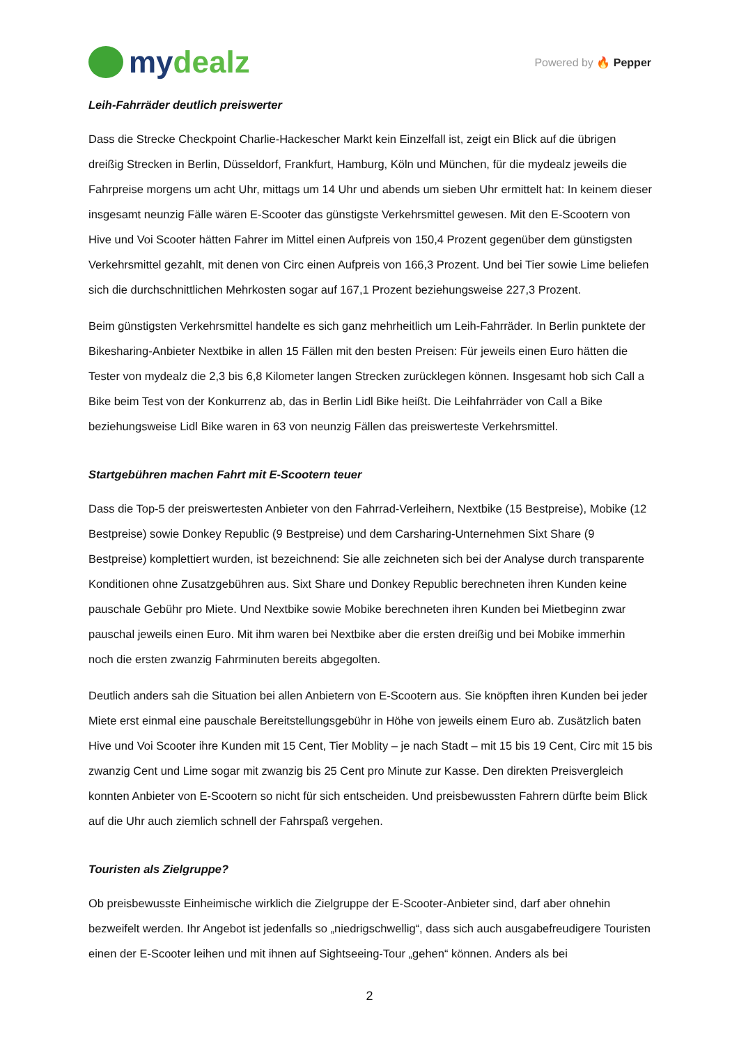mydealz
Powered by 🔥 Pepper
Leih-Fahrräder deutlich preiswerter
Dass die Strecke Checkpoint Charlie-Hackescher Markt kein Einzelfall ist, zeigt ein Blick auf die übrigen dreißig Strecken in Berlin, Düsseldorf, Frankfurt, Hamburg, Köln und München, für die mydealz jeweils die Fahrpreise morgens um acht Uhr, mittags um 14 Uhr und abends um sieben Uhr ermittelt hat: In keinem dieser insgesamt neunzig Fälle wären E-Scooter das günstigste Verkehrsmittel gewesen. Mit den E-Scootern von Hive und Voi Scooter hätten Fahrer im Mittel einen Aufpreis von 150,4 Prozent gegenüber dem günstigsten Verkehrsmittel gezahlt, mit denen von Circ einen Aufpreis von 166,3 Prozent. Und bei Tier sowie Lime beliefen sich die durchschnittlichen Mehrkosten sogar auf 167,1 Prozent beziehungsweise 227,3 Prozent.
Beim günstigsten Verkehrsmittel handelte es sich ganz mehrheitlich um Leih-Fahrräder. In Berlin punktete der Bikesharing-Anbieter Nextbike in allen 15 Fällen mit den besten Preisen: Für jeweils einen Euro hätten die Tester von mydealz die 2,3 bis 6,8 Kilometer langen Strecken zurücklegen können. Insgesamt hob sich Call a Bike beim Test von der Konkurrenz ab, das in Berlin Lidl Bike heißt. Die Leihfahrräder von Call a Bike beziehungsweise Lidl Bike waren in 63 von neunzig Fällen das preiswerteste Verkehrsmittel.
Startgebühren machen Fahrt mit E-Scootern teuer
Dass die Top-5 der preiswertesten Anbieter von den Fahrrad-Verleihern, Nextbike (15 Bestpreise), Mobike (12 Bestpreise) sowie Donkey Republic (9 Bestpreise) und dem Carsharing-Unternehmen Sixt Share (9 Bestpreise) komplettiert wurden, ist bezeichnend: Sie alle zeichneten sich bei der Analyse durch transparente Konditionen ohne Zusatzgebühren aus. Sixt Share und Donkey Republic berechneten ihren Kunden keine pauschale Gebühr pro Miete. Und Nextbike sowie Mobike berechneten ihren Kunden bei Mietbeginn zwar pauschal jeweils einen Euro. Mit ihm waren bei Nextbike aber die ersten dreißig und bei Mobike immerhin noch die ersten zwanzig Fahrminuten bereits abgegolten.
Deutlich anders sah die Situation bei allen Anbietern von E-Scootern aus. Sie knöpften ihren Kunden bei jeder Miete erst einmal eine pauschale Bereitstellungsgebühr in Höhe von jeweils einem Euro ab. Zusätzlich baten Hive und Voi Scooter ihre Kunden mit 15 Cent, Tier Moblity – je nach Stadt – mit 15 bis 19 Cent, Circ mit 15 bis zwanzig Cent und Lime sogar mit zwanzig bis 25 Cent pro Minute zur Kasse. Den direkten Preisvergleich konnten Anbieter von E-Scootern so nicht für sich entscheiden. Und preisbewussten Fahrern dürfte beim Blick auf die Uhr auch ziemlich schnell der Fahrspaß vergehen.
Touristen als Zielgruppe?
Ob preisbewusste Einheimische wirklich die Zielgruppe der E-Scooter-Anbieter sind, darf aber ohnehin bezweifelt werden. Ihr Angebot ist jedenfalls so „niedrigschwellig“, dass sich auch ausgabefreudigere Touristen einen der E-Scooter leihen und mit ihnen auf Sightseeing-Tour „gehen“ können. Anders als bei
2